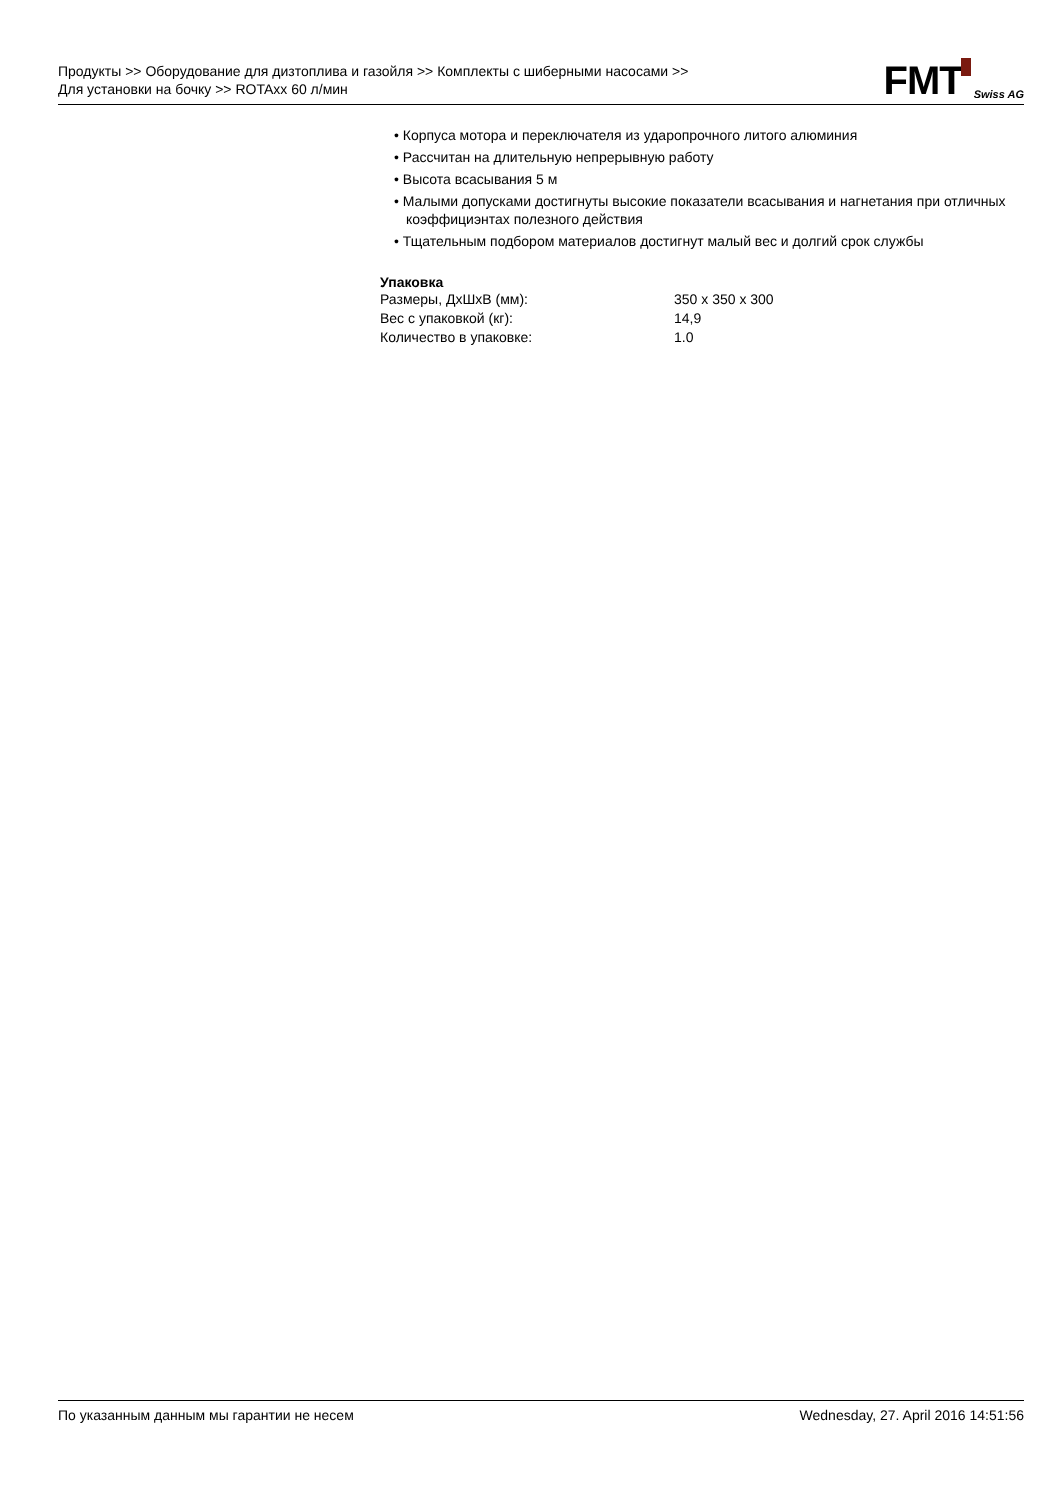Продукты >> Оборудование для дизтоплива и газойля >> Комплекты с шиберными насосами >> Для установки на бочку >> ROTAxx 60 л/мин
FMT Swiss AG
• Корпуса мотора и переключателя из ударопрочного литого алюминия
• Рассчитан на длительную непрерывную работу
• Высота всасывания 5 м
• Малыми допусками достигнуты высокие показатели всасывания и нагнетания при отличных коэффициэнтах полезного действия
• Тщательным подбором материалов достигнут малый вес и долгий срок службы
Упаковка
| Размеры, ДхШхВ (мм): | 350 x 350 x 300 |
| Вес с упаковкой (кг): | 14,9 |
| Количество в упаковке: | 1.0 |
По указанным данным мы гарантии не несем Wednesday, 27. April 2016 14:51:56